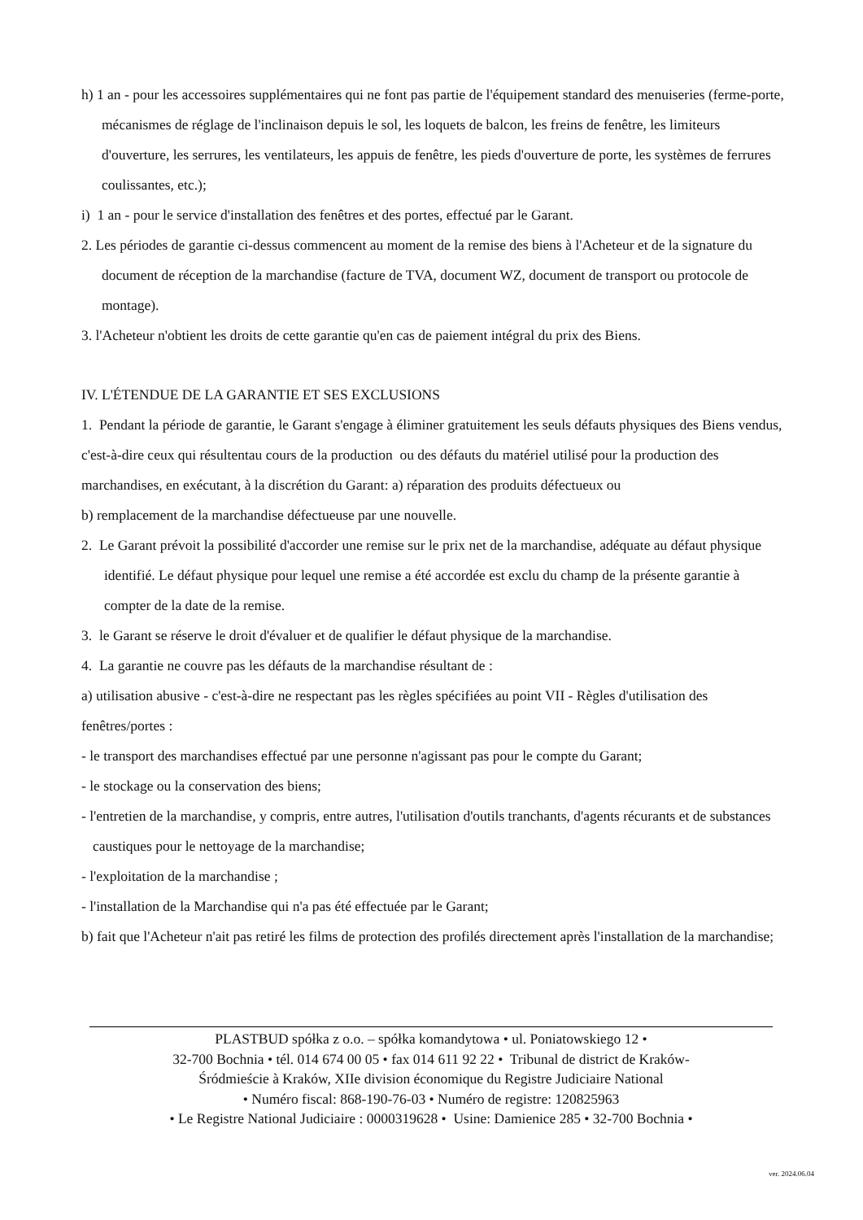h) 1 an - pour les accessoires supplémentaires qui ne font pas partie de l'équipement standard des menuiseries (ferme-porte, mécanismes de réglage de l'inclinaison depuis le sol, les loquets de balcon, les freins de fenêtre, les limiteurs d'ouverture, les serrures, les ventilateurs, les appuis de fenêtre, les pieds d'ouverture de porte, les systèmes de ferrures coulissantes, etc.);
i) 1 an - pour le service d'installation des fenêtres et des portes, effectué par le Garant.
2. Les périodes de garantie ci-dessus commencent au moment de la remise des biens à l'Acheteur et de la signature du document de réception de la marchandise (facture de TVA, document WZ, document de transport ou protocole de montage).
3. l'Acheteur n'obtient les droits de cette garantie qu'en cas de paiement intégral du prix des Biens.
IV. L'ÉTENDUE DE LA GARANTIE ET SES EXCLUSIONS
1. Pendant la période de garantie, le Garant s'engage à éliminer gratuitement les seuls défauts physiques des Biens vendus, c'est-à-dire ceux qui résultentau cours de la production ou des défauts du matériel utilisé pour la production des marchandises, en exécutant, à la discrétion du Garant: a) réparation des produits défectueux ou
b) remplacement de la marchandise défectueuse par une nouvelle.
2. Le Garant prévoit la possibilité d'accorder une remise sur le prix net de la marchandise, adéquate au défaut physique identifié. Le défaut physique pour lequel une remise a été accordée est exclu du champ de la présente garantie à compter de la date de la remise.
3. le Garant se réserve le droit d'évaluer et de qualifier le défaut physique de la marchandise.
4. La garantie ne couvre pas les défauts de la marchandise résultant de :
a) utilisation abusive - c'est-à-dire ne respectant pas les règles spécifiées au point VII - Règles d'utilisation des fenêtres/portes :
- le transport des marchandises effectué par une personne n'agissant pas pour le compte du Garant;
- le stockage ou la conservation des biens;
- l'entretien de la marchandise, y compris, entre autres, l'utilisation d'outils tranchants, d'agents récurants et de substances caustiques pour le nettoyage de la marchandise;
- l'exploitation de la marchandise ;
- l'installation de la Marchandise qui n'a pas été effectuée par le Garant;
b) fait que l'Acheteur n'ait pas retiré les films de protection des profilés directement après l'installation de la marchandise;
PLASTBUD spółka z o.o. – spółka komandytowa • ul. Poniatowskiego 12 •
32-700 Bochnia • tél. 014 674 00 05 • fax 014 611 92 22 • Tribunal de district de Kraków-
Śródmieście à Kraków, XIIe division économique du Registre Judiciaire National
• Numéro fiscal: 868-190-76-03 • Numéro de registre: 120825963
• Le Registre National Judiciaire : 0000319628 • Usine: Damienice 285 • 32-700 Bochnia •
ver. 2024.06.04